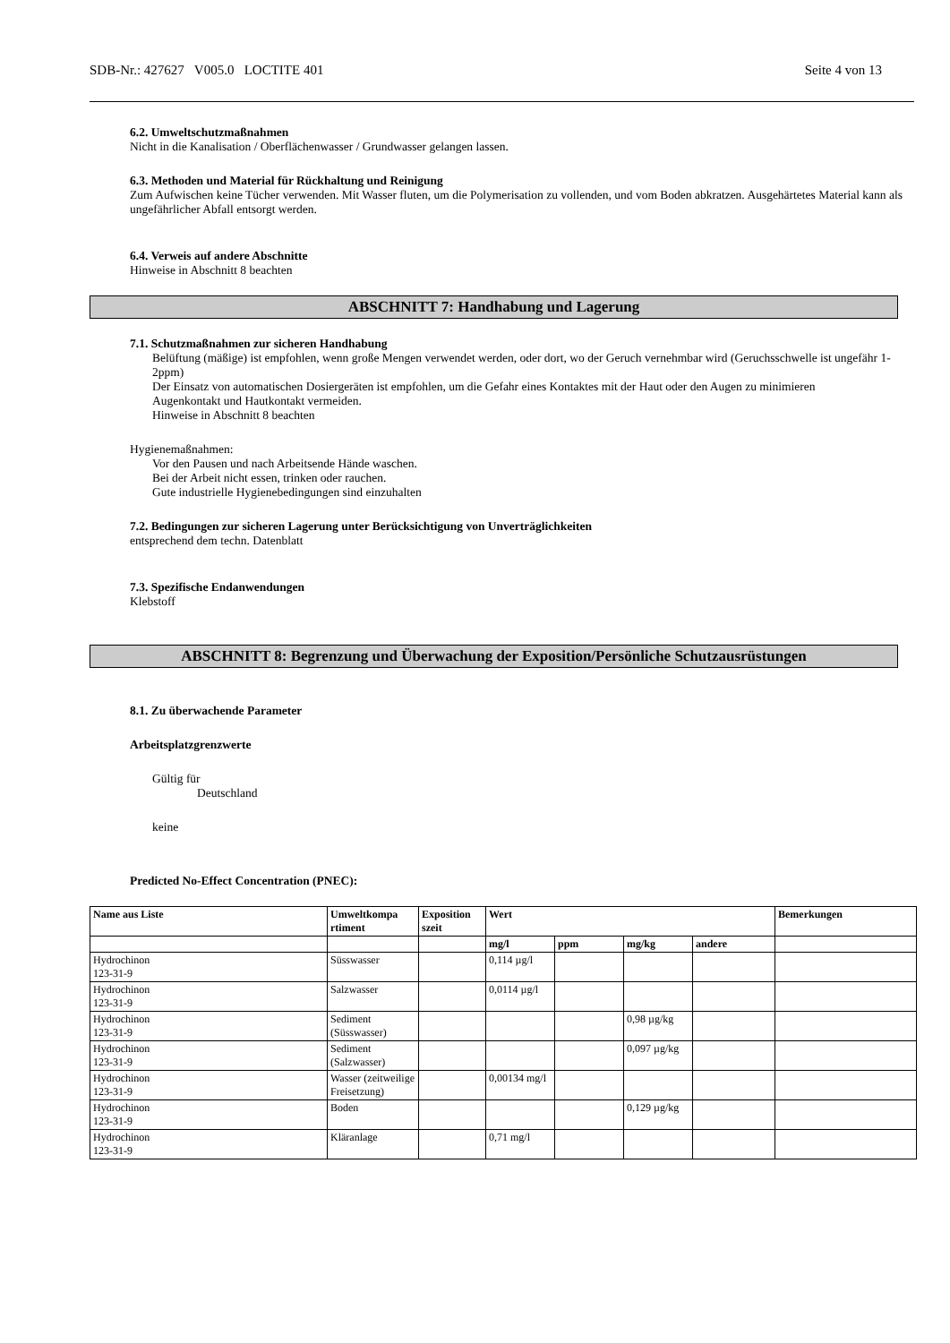SDB-Nr.: 427627 V005.0 LOCTITE 401 Seite 4 von 13
6.2. Umweltschutzmaßnahmen
Nicht in die Kanalisation / Oberflächenwasser / Grundwasser gelangen lassen.
6.3. Methoden und Material für Rückhaltung und Reinigung
Zum Aufwischen keine Tücher verwenden. Mit Wasser fluten, um die Polymerisation zu vollenden, und vom Boden abkratzen. Ausgehärtetes Material kann als ungefährlicher Abfall entsorgt werden.
6.4. Verweis auf andere Abschnitte
Hinweise in Abschnitt 8 beachten
ABSCHNITT 7: Handhabung und Lagerung
7.1. Schutzmaßnahmen zur sicheren Handhabung
Belüftung (mäßige) ist empfohlen, wenn große Mengen verwendet werden, oder dort, wo der Geruch vernehmbar wird (Geruchsschwelle ist ungefähr 1-2ppm)
Der Einsatz von automatischen Dosiergeräten ist empfohlen, um die Gefahr eines Kontaktes mit der Haut oder den Augen zu minimieren
Augenkontakt und Hautkontakt vermeiden.
Hinweise in Abschnitt 8 beachten
Hygienemaßnahmen:
Vor den Pausen und nach Arbeitsende Hände waschen.
Bei der Arbeit nicht essen, trinken oder rauchen.
Gute industrielle Hygienebedingungen sind einzuhalten
7.2. Bedingungen zur sicheren Lagerung unter Berücksichtigung von Unverträglichkeiten
entsprechend dem techn. Datenblatt
7.3. Spezifische Endanwendungen
Klebstoff
ABSCHNITT 8: Begrenzung und Überwachung der Exposition/Persönliche Schutzausrüstungen
8.1. Zu überwachende Parameter
Arbeitsplatzgrenzwerte
Gültig für
Deutschland
keine
Predicted No-Effect Concentration (PNEC):
| Name aus Liste | Umweltkompa rtiment | Exposition szeit | Wert | | | | Bemerkungen |
| --- | --- | --- | --- | --- | --- | --- | --- |
| | | | mg/l | ppm | mg/kg | andere | |
| Hydrochinon 123-31-9 | Süsswasser | | 0,114 µg/l | | | | |
| Hydrochinon 123-31-9 | Salzwasser | | 0,0114 µg/l | | | | |
| Hydrochinon 123-31-9 | Sediment (Süsswasser) | | | | 0,98 µg/kg | | |
| Hydrochinon 123-31-9 | Sediment (Salzwasser) | | | | 0,097 µg/kg | | |
| Hydrochinon 123-31-9 | Wasser (zeitweilige Freisetzung) | | 0,00134 mg/l | | | | |
| Hydrochinon 123-31-9 | Boden | | | | 0,129 µg/kg | | |
| Hydrochinon 123-31-9 | Kläranlage | | 0,71 mg/l | | | | |